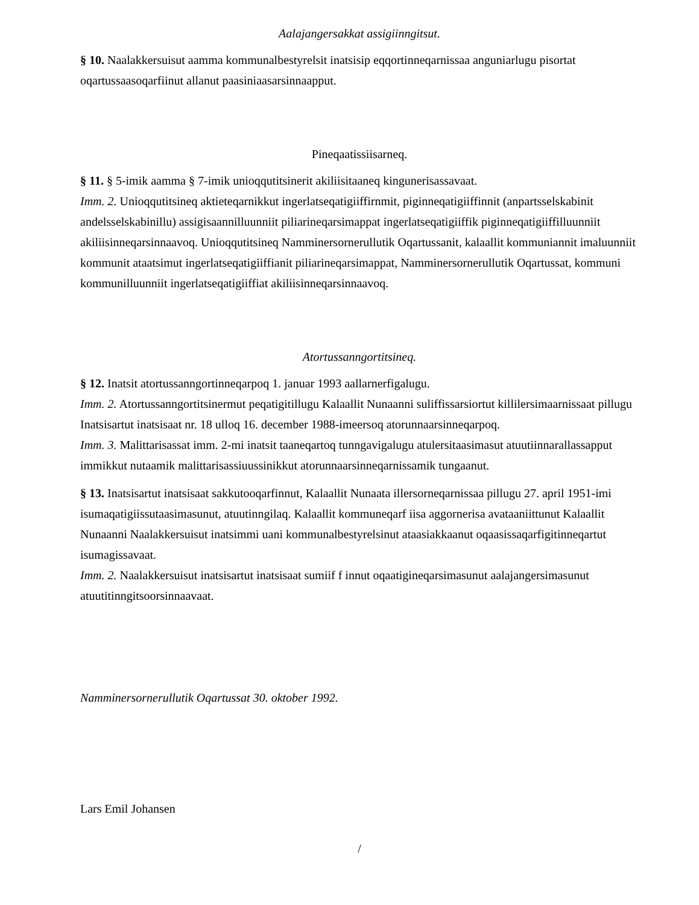Aalajangersakkat assigiinngitsut.
§ 10. Naalakkersuisut aamma kommunalbestyrelsit inatsisip eqqortinneqarnissaa anguniarlugu pisortat oqartussaasoqarfiinut allanut paasiniaasarsinnaapput.
Pineqaatissiisarneq.
§ 11. § 5-imik aamma § 7-imik unioqqutitsinerit akiliisitaaneq kingunerisassavaat.
Imm. 2. Unioqqutitsineq aktieteqarnikkut ingerlatseqatigiiffirnmit, piginneqatigiiffinnit (anpartsselskabinit andelsselskabinillu) assigisaannilluunniit piliarineqarsimappat ingerlatseqatigiiffik piginneqatigiiffilluunniit akiliisinneqarsinnaavoq. Unioqqutitsineq Namminersornerullutik Oqartussanit, kalaallit kommuniannit imaluunniit kommunit ataatsimut ingerlatseqatigiiffianit piliarineqarsimappat, Namminersornerullutik Oqartussat, kommuni kommunilluunniit ingerlatseqatigiiffiat akiliisinneqarsinnaavoq.
Atortussanngortitsineq.
§ 12. Inatsit atortussanngortinneqarpoq 1. januar 1993 aallarnerfigalugu.
Imm. 2. Atortussanngortitsinermut peqatigitillugu Kalaallit Nunaanni suliffissarsiortut killilersimaarnissaat pillugu Inatsisartut inatsisaat nr. 18 ulloq 16. december 1988-imeersoq atorunnaarsinneqarpoq.
Imm. 3. Malittarisassat imm. 2-mi inatsit taaneqartoq tunngavigalugu atulersitaasimasut atuutiinnarallassapput immikkut nutaamik malittarisassiuussinikkut atorunnaarsinneqarnissamik tungaanut.
§ 13. Inatsisartut inatsisaat sakkutooqarfinnut, Kalaallit Nunaata illersorneqarnissaa pillugu 27. april 1951-imi isumaqatigiissutaasimasunut, atuutinngilaq. Kalaallit kommuneqarf iisa aggornerisa avataaniittunut Kalaallit Nunaanni Naalakkersuisut inatsimmi uani kommunalbestyrelsinut ataasiakkaanut oqaasissaqarfigitinneqartut isumagissavaat.
Imm. 2. Naalakkersuisut inatsisartut inatsisaat sumiif f innut oqaatigineqarsimasunut aalajangersimasunut atuutitinngitsoorsinnaavaat.
Namminersornerullutik Oqartussat 30. oktober 1992.
Lars Emil Johansen
/